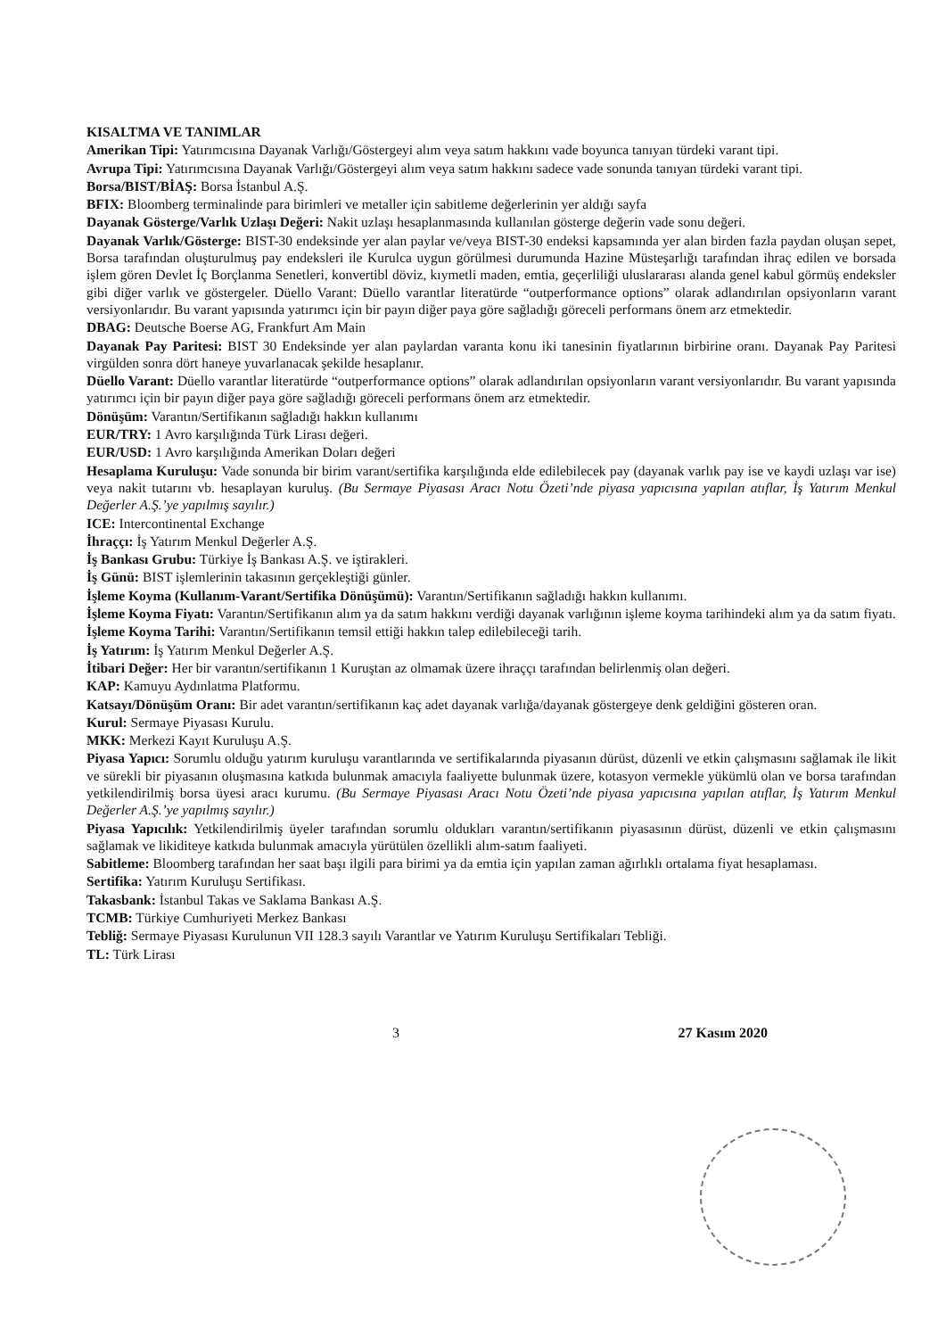KISALTMA VE TANIMLAR
Amerikan Tipi: Yatırımcısına Dayanak Varlığı/Göstergeyi alım veya satım hakkını vade boyunca tanıyan türdeki varant tipi.
Avrupa Tipi: Yatırımcısına Dayanak Varlığı/Göstergeyi alım veya satım hakkını sadece vade sonunda tanıyan türdeki varant tipi.
Borsa/BIST/BİAŞ: Borsa İstanbul A.Ş.
BFIX: Bloomberg terminalinde para birimleri ve metaller için sabitleme değerlerinin yer aldığı sayfa
Dayanak Gösterge/Varlık Uzlaşı Değeri: Nakit uzlaşı hesaplanmasında kullanılan gösterge değerin vade sonu değeri.
Dayanak Varlık/Gösterge: BIST-30 endeksinde yer alan paylar ve/veya BIST-30 endeksi kapsamında yer alan birden fazla paydan oluşan sepet, Borsa tarafından oluşturulmuş pay endeksleri ile Kurulca uygun görülmesi durumunda Hazine Müsteşarlığı tarafından ihraç edilen ve borsada işlem gören Devlet İç Borçlanma Senetleri, konvertibl döviz, kıymetli maden, emtia, geçerliliği uluslararası alanda genel kabul görmüş endeksler gibi diğer varlık ve göstergeler. Düello Varant: Düello varantlar literatürde “outperformance options” olarak adlandırılan opsiyonların varant versiyonlarıdır. Bu varant yapısında yatırımcı için bir payın diğer paya göre sağladığı göreceli performans önem arz etmektedir.
DBAG: Deutsche Boerse AG, Frankfurt Am Main
Dayanak Pay Paritesi: BIST 30 Endeksinde yer alan paylardan varanta konu iki tanesinin fiyatlarının birbirine oranı. Dayanak Pay Paritesi virgülden sonra dört haneye yuvarlanacak şekilde hesaplanır.
Düello Varant: Düello varantlar literatürde “outperformance options” olarak adlandırılan opsiyonların varant versiyonlarıdır. Bu varant yapısında yatırımcı için bir payın diğer paya göre sağladığı göreceli performans önem arz etmektedir.
Dönüşüm: Varantın/Sertifikanın sağladığı hakkın kullanımı
EUR/TRY: 1 Avro karşılığında Türk Lirası değeri.
EUR/USD: 1 Avro karşılığında Amerikan Doları değeri
Hesaplama Kuruluşu: Vade sonunda bir birim varant/sertifika karşılığında elde edilebilecek pay (dayanak varlık pay ise ve kaydi uzlaşı var ise) veya nakit tutarını vb. hesaplayan kuruluş. (Bu Sermaye Piyasası Aracı Notu Özeti’nde piyasa yapıcısına yapılan atıflar, İş Yatırım Menkul Değerler A.Ş.’ye yapılmış sayılır.)
ICE: Intercontinental Exchange
İhraççı: İş Yatırım Menkul Değerler A.Ş.
İş Bankası Grubu: Türkiye İş Bankası A.Ş. ve iştirakleri.
İş Günü: BIST işlemlerinin takasının gerçekleştiği günler.
İşleme Koyma (Kullanım-Varant/Sertifika Dönüşümü): Varantın/Sertifikanın sağladığı hakkın kullanımı.
İşleme Koyma Fiyatı: Varantın/Sertifikanın alım ya da satım hakkını verdiği dayanak varlığının işleme koyma tarihindeki alım ya da satım fiyatı.
İşleme Koyma Tarihi: Varantın/Sertifikanın temsil ettiği hakkın talep edilebileceği tarih.
İş Yatırım: İş Yatırım Menkul Değerler A.Ş.
İtibari Değer: Her bir varantın/sertifikanın 1 Kuruştan az olmamak üzere ihraççı tarafından belirlenmiş olan değeri.
KAP: Kamuyu Aydınlatma Platformu.
Katsayı/Dönüşüm Oranı: Bir adet varantın/sertifikanın kaç adet dayanak varlığa/dayanak göstergeye denk geldiğini gösteren oran.
Kurul: Sermaye Piyasası Kurulu.
MKK: Merkezi Kayıt Kuruluşu A.Ş.
Piyasa Yapıcı: Sorumlu olduğu yatırım kuruluşu varantlarında ve sertifikalarında piyasanın dürüst, düzenli ve etkin çalışmasını sağlamak ile likit ve sürekli bir piyasanın oluşmasına katkıda bulunmak amacıyla faaliyette bulunmak üzere, kotasyon vermekle yükümlü olan ve borsa tarafından yetkilendirilmiş borsa üyesi aracı kurumu. (Bu Sermaye Piyasası Aracı Notu Özeti’nde piyasa yapıcısına yapılan atıflar, İş Yatırım Menkul Değerler A.Ş.’ye yapılmış sayılır.)
Piyasa Yapıcılık: Yetkilendirilmiş üyeler tarafından sorumlu oldukları varantın/sertifikanın piyasasının dürüst, düzenli ve etkin çalışmasını sağlamak ve likiditeye katkıda bulunmak amacıyla yürütülen özellikli alım-satım faaliyeti.
Sabitleme: Bloomberg tarafından her saat başı ilgili para birimi ya da emtia için yapılan zaman ağırlıklı ortalama fiyat hesaplaması.
Sertifika: Yatırım Kuruluşu Sertifikası.
Takasbank: İstanbul Takas ve Saklama Bankası A.Ş.
TCMB: Türkiye Cumhuriyeti Merkez Bankası
Tebliğ: Sermaye Piyasası Kurulunun VII 128.3 sayılı Varantlar ve Yatırım Kuruluşu Sertifikaları Tebliği.
TL: Türk Lirası
3 27 Kasım 2020